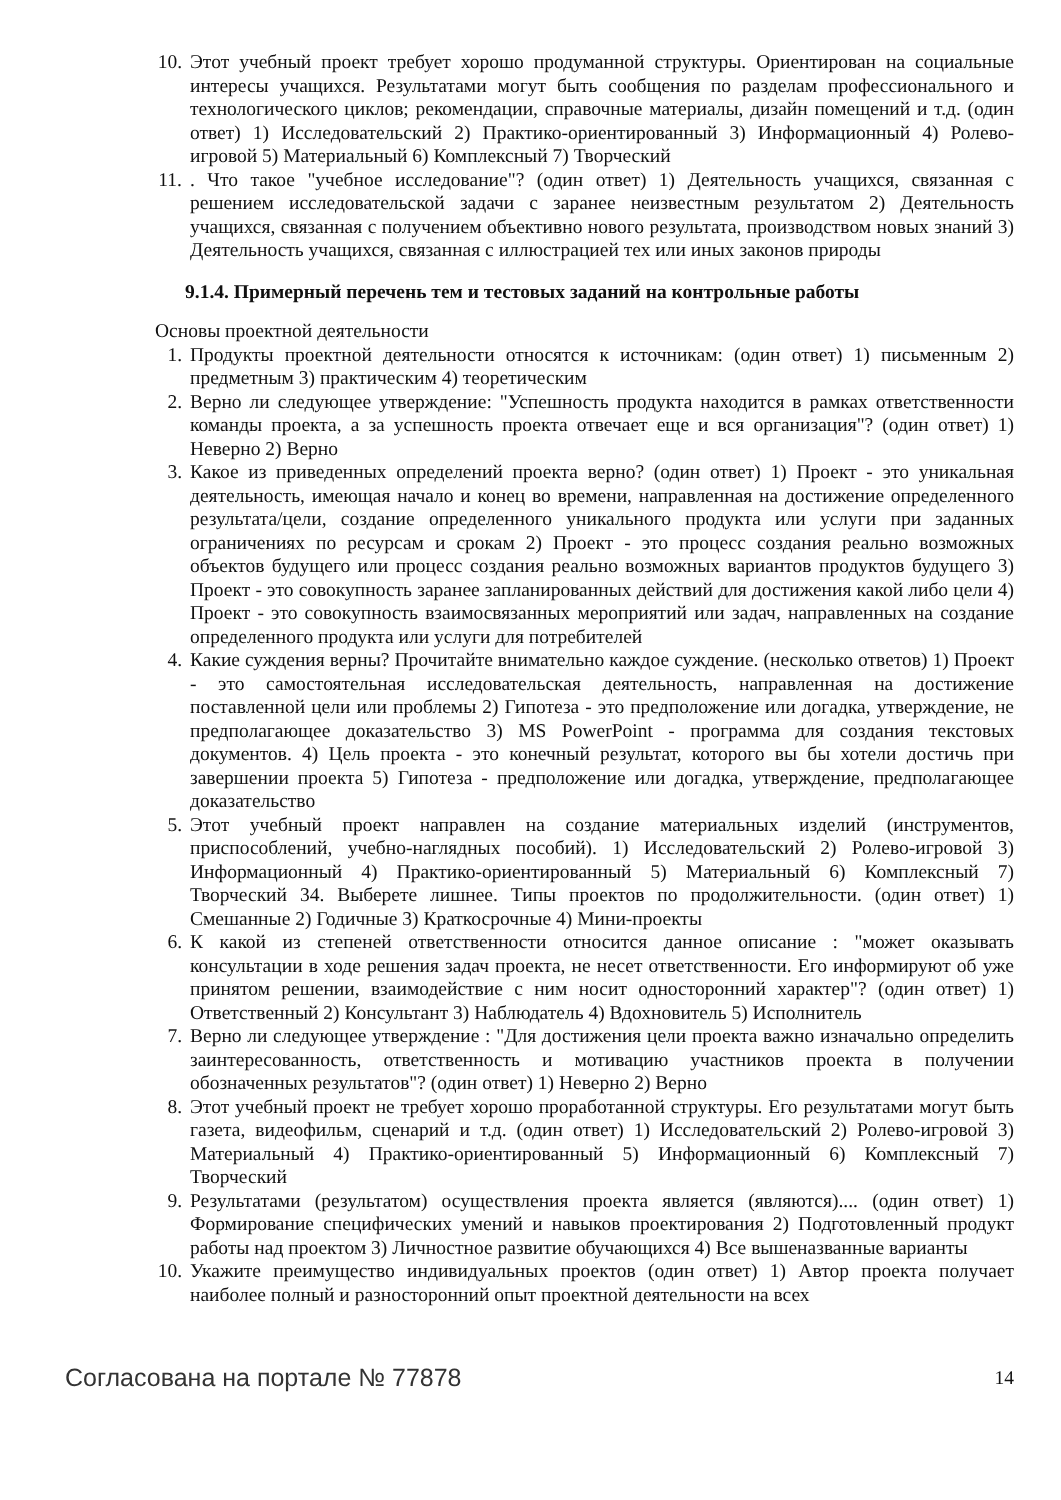10. Этот учебный проект требует хорошо продуманной структуры. Ориентирован на социальные интересы учащихся. Результатами могут быть сообщения по разделам профессионального и технологического циклов; рекомендации, справочные материалы, дизайн помещений и т.д. (один ответ) 1) Исследовательский 2) Практико-ориентированный 3) Информационный 4) Ролево-игровой 5) Материальный 6) Комплексный 7) Творческий
11.. Что такое "учебное исследование"? (один ответ) 1) Деятельность учащихся, связанная с решением исследовательской задачи с заранее неизвестным результатом 2) Деятельность учащихся, связанная с получением объективно нового результата, производством новых знаний 3) Деятельность учащихся, связанная с иллюстрацией тех или иных законов природы
9.1.4. Примерный перечень тем и тестовых заданий на контрольные работы
Основы проектной деятельности
1. Продукты проектной деятельности относятся к источникам: (один ответ) 1) письменным 2) предметным 3) практическим 4) теоретическим
2. Верно ли следующее утверждение: "Успешность продукта находится в рамках ответственности команды проекта, а за успешность проекта отвечает еще и вся организация"? (один ответ) 1) Неверно 2) Верно
3. Какое из приведенных определений проекта верно? (один ответ) 1) Проект - это уникальная деятельность, имеющая начало и конец во времени, направленная на достижение определенного результата/цели, создание определенного уникального продукта или услуги при заданных ограничениях по ресурсам и срокам 2) Проект - это процесс создания реально возможных объектов будущего или процесс создания реально возможных вариантов продуктов будущего 3) Проект - это совокупность заранее запланированных действий для достижения какой либо цели 4) Проект - это совокупность взаимосвязанных мероприятий или задач, направленных на создание определенного продукта или услуги для потребителей
4. Какие суждения верны? Прочитайте внимательно каждое суждение. (несколько ответов) 1) Проект - это самостоятельная исследовательская деятельность, направленная на достижение поставленной цели или проблемы 2) Гипотеза - это предположение или догадка, утверждение, не предполагающее доказательство 3) MS PowerPoint - программа для создания текстовых документов. 4) Цель проекта - это конечный результат, которого вы бы хотели достичь при завершении проекта 5) Гипотеза - предположение или догадка, утверждение, предполагающее доказательство
5. Этот учебный проект направлен на создание материальных изделий (инструментов, приспособлений, учебно-наглядных пособий). 1) Исследовательский 2) Ролево-игровой 3) Информационный 4) Практико-ориентированный 5) Материальный 6) Комплексный 7) Творческий 34. Выберете лишнее. Типы проектов по продолжительности. (один ответ) 1) Смешанные 2) Годичные 3) Краткосрочные 4) Мини-проекты
6. К какой из степеней ответственности относится данное описание : "может оказывать консультации в ходе решения задач проекта, не несет ответственности. Его информируют об уже принятом решении, взаимодействие с ним носит односторонний характер"? (один ответ) 1) Ответственный 2) Консультант 3) Наблюдатель 4) Вдохновитель 5) Исполнитель
7. Верно ли следующее утверждение : "Для достижения цели проекта важно изначально определить заинтересованность, ответственность и мотивацию участников проекта в получении обозначенных результатов"? (один ответ) 1) Неверно 2) Верно
8. Этот учебный проект не требует хорошо проработанной структуры. Его результатами могут быть газета, видеофильм, сценарий и т.д. (один ответ) 1) Исследовательский 2) Ролево-игровой 3) Материальный 4) Практико-ориентированный 5) Информационный 6) Комплексный 7) Творческий
9. Результатами (результатом) осуществления проекта является (являются).... (один ответ) 1) Формирование специфических умений и навыков проектирования 2) Подготовленный продукт работы над проектом 3) Личностное развитие обучающихся 4) Все вышеназванные варианты
10. Укажите преимущество индивидуальных проектов (один ответ) 1) Автор проекта получает наиболее полный и разносторонний опыт проектной деятельности на всех
Согласована на портале № 77878 14